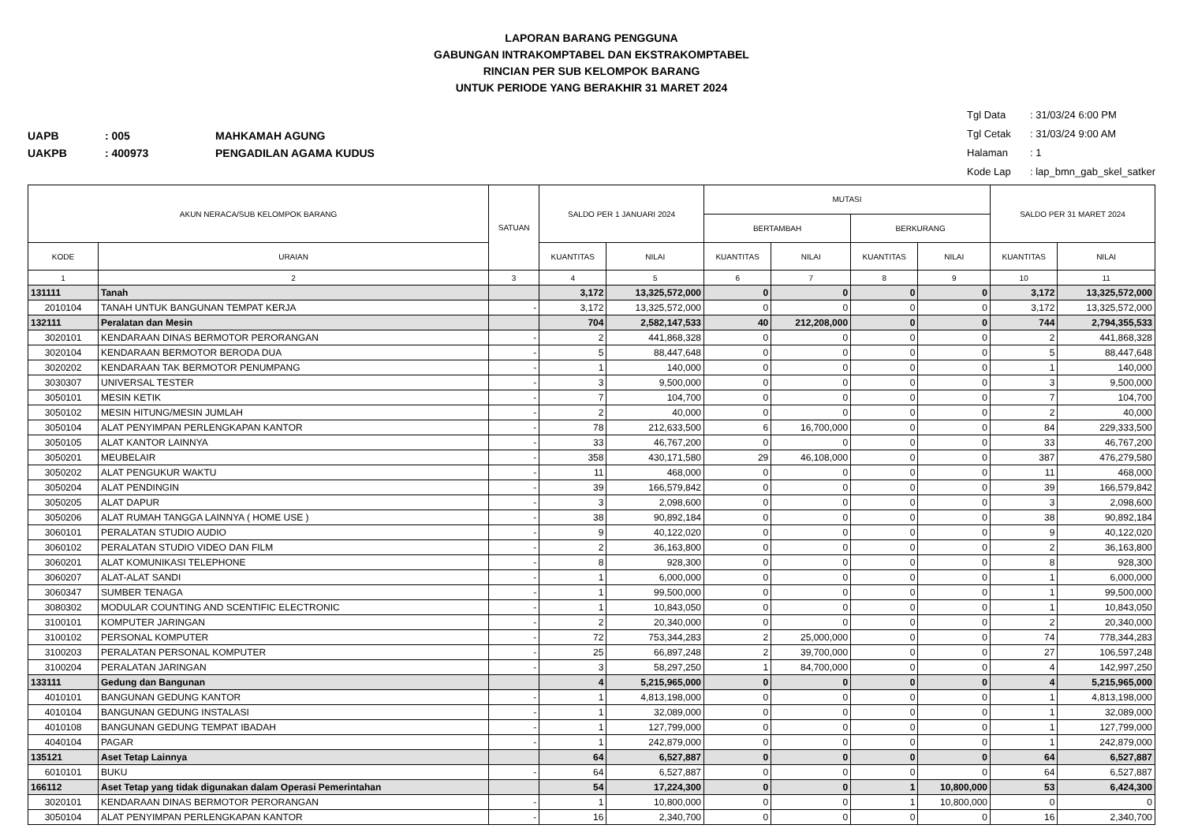LAPORAN BARANG PENGGUNA
GABUNGAN INTRAKOMPTABEL DAN EKSTRAKOMPTABEL
RINCIAN PER SUB KELOMPOK BARANG
UNTUK PERIODE YANG BERAKHIR 31 MARET 2024
UAPB: 005 MAHKAMAH AGUNG
UAKPB: 400973 PENGADILAN AGAMA KUDUS
Tgl Data: 31/03/24 6:00 PM
Tgl Cetak: 31/03/24 9:00 AM
Halaman: 1
Kode Lap: lap_bmn_gab_skel_satker
| AKUN NERACA/SUB KELOMPOK BARANG | | SATUAN | SALDO PER 1 JANUARI 2024 | | MUTASI | | | | SALDO PER 31 MARET 2024 | |
| --- | --- | --- | --- | --- | --- | --- | --- | --- | --- | --- |
| | | | | | BERTAMBAH | | BERKURANG | | | |
| KODE | URAIAN | | KUANTITAS | NILAI | KUANTITAS | NILAI | KUANTITAS | NILAI | KUANTITAS | NILAI |
| 1 | 2 | 3 | 4 | 5 | 6 | 7 | 8 | 9 | 10 | 11 |
| 131111 | Tanah | | 3,172 | 13,325,572,000 | 0 | 0 | 0 | 0 | 3,172 | 13,325,572,000 |
| 2010104 | TANAH UNTUK BANGUNAN TEMPAT KERJA | - | 3,172 | 13,325,572,000 | 0 | 0 | 0 | 0 | 3,172 | 13,325,572,000 |
| 132111 | Peralatan dan Mesin | | 704 | 2,582,147,533 | 40 | 212,208,000 | 0 | 0 | 744 | 2,794,355,533 |
| 3020101 | KENDARAAN DINAS BERMOTOR PERORANGAN | - | 2 | 441,868,328 | 0 | 0 | 0 | 0 | 2 | 441,868,328 |
| 3020104 | KENDARAAN BERMOTOR BERODA DUA | - | 5 | 88,447,648 | 0 | 0 | 0 | 0 | 5 | 88,447,648 |
| 3020202 | KENDARAAN TAK BERMOTOR PENUMPANG | - | 1 | 140,000 | 0 | 0 | 0 | 0 | 1 | 140,000 |
| 3030307 | UNIVERSAL TESTER | - | 3 | 9,500,000 | 0 | 0 | 0 | 0 | 3 | 9,500,000 |
| 3050101 | MESIN KETIK | - | 7 | 104,700 | 0 | 0 | 0 | 0 | 7 | 104,700 |
| 3050102 | MESIN HITUNG/MESIN JUMLAH | - | 2 | 40,000 | 0 | 0 | 0 | 0 | 2 | 40,000 |
| 3050104 | ALAT PENYIMPAN PERLENGKAPAN KANTOR | - | 78 | 212,633,500 | 6 | 16,700,000 | 0 | 0 | 84 | 229,333,500 |
| 3050105 | ALAT KANTOR LAINNYA | - | 33 | 46,767,200 | 0 | 0 | 0 | 0 | 33 | 46,767,200 |
| 3050201 | MEUBELAIR | - | 358 | 430,171,580 | 29 | 46,108,000 | 0 | 0 | 387 | 476,279,580 |
| 3050202 | ALAT PENGUKUR WAKTU | - | 11 | 468,000 | 0 | 0 | 0 | 0 | 11 | 468,000 |
| 3050204 | ALAT PENDINGIN | - | 39 | 166,579,842 | 0 | 0 | 0 | 0 | 39 | 166,579,842 |
| 3050205 | ALAT DAPUR | - | 3 | 2,098,600 | 0 | 0 | 0 | 0 | 3 | 2,098,600 |
| 3050206 | ALAT RUMAH TANGGA LAINNYA ( HOME USE ) | - | 38 | 90,892,184 | 0 | 0 | 0 | 0 | 38 | 90,892,184 |
| 3060101 | PERALATAN STUDIO AUDIO | - | 9 | 40,122,020 | 0 | 0 | 0 | 0 | 9 | 40,122,020 |
| 3060102 | PERALATAN STUDIO VIDEO DAN FILM | - | 2 | 36,163,800 | 0 | 0 | 0 | 0 | 2 | 36,163,800 |
| 3060201 | ALAT KOMUNIKASI TELEPHONE | - | 8 | 928,300 | 0 | 0 | 0 | 0 | 8 | 928,300 |
| 3060207 | ALAT-ALAT SANDI | - | 1 | 6,000,000 | 0 | 0 | 0 | 0 | 1 | 6,000,000 |
| 3060347 | SUMBER TENAGA | - | 1 | 99,500,000 | 0 | 0 | 0 | 0 | 1 | 99,500,000 |
| 3080302 | MODULAR COUNTING AND SCENTIFIC ELECTRONIC | - | 1 | 10,843,050 | 0 | 0 | 0 | 0 | 1 | 10,843,050 |
| 3100101 | KOMPUTER JARINGAN | - | 2 | 20,340,000 | 0 | 0 | 0 | 0 | 2 | 20,340,000 |
| 3100102 | PERSONAL KOMPUTER | - | 72 | 753,344,283 | 2 | 25,000,000 | 0 | 0 | 74 | 778,344,283 |
| 3100203 | PERALATAN PERSONAL KOMPUTER | - | 25 | 66,897,248 | 2 | 39,700,000 | 0 | 0 | 27 | 106,597,248 |
| 3100204 | PERALATAN JARINGAN | - | 3 | 58,297,250 | 1 | 84,700,000 | 0 | 0 | 4 | 142,997,250 |
| 133111 | Gedung dan Bangunan | | 4 | 5,215,965,000 | 0 | 0 | 0 | 0 | 4 | 5,215,965,000 |
| 4010101 | BANGUNAN GEDUNG KANTOR | - | 1 | 4,813,198,000 | 0 | 0 | 0 | 0 | 1 | 4,813,198,000 |
| 4010104 | BANGUNAN GEDUNG INSTALASI | - | 1 | 32,089,000 | 0 | 0 | 0 | 0 | 1 | 32,089,000 |
| 4010108 | BANGUNAN GEDUNG TEMPAT IBADAH | - | 1 | 127,799,000 | 0 | 0 | 0 | 0 | 1 | 127,799,000 |
| 4040104 | PAGAR | - | 1 | 242,879,000 | 0 | 0 | 0 | 0 | 1 | 242,879,000 |
| 135121 | Aset Tetap Lainnya | | 64 | 6,527,887 | 0 | 0 | 0 | 0 | 64 | 6,527,887 |
| 6010101 | BUKU | - | 64 | 6,527,887 | 0 | 0 | 0 | 0 | 64 | 6,527,887 |
| 166112 | Aset Tetap yang tidak digunakan dalam Operasi Pemerintahan | | 54 | 17,224,300 | 0 | 0 | 1 | 10,800,000 | 53 | 6,424,300 |
| 3020101 | KENDARAAN DINAS BERMOTOR PERORANGAN | - | 1 | 10,800,000 | 0 | 0 | 1 | 10,800,000 | 0 | 0 |
| 3050104 | ALAT PENYIMPAN PERLENGKAPAN KANTOR | - | 16 | 2,340,700 | 0 | 0 | 0 | 0 | 16 | 2,340,700 |